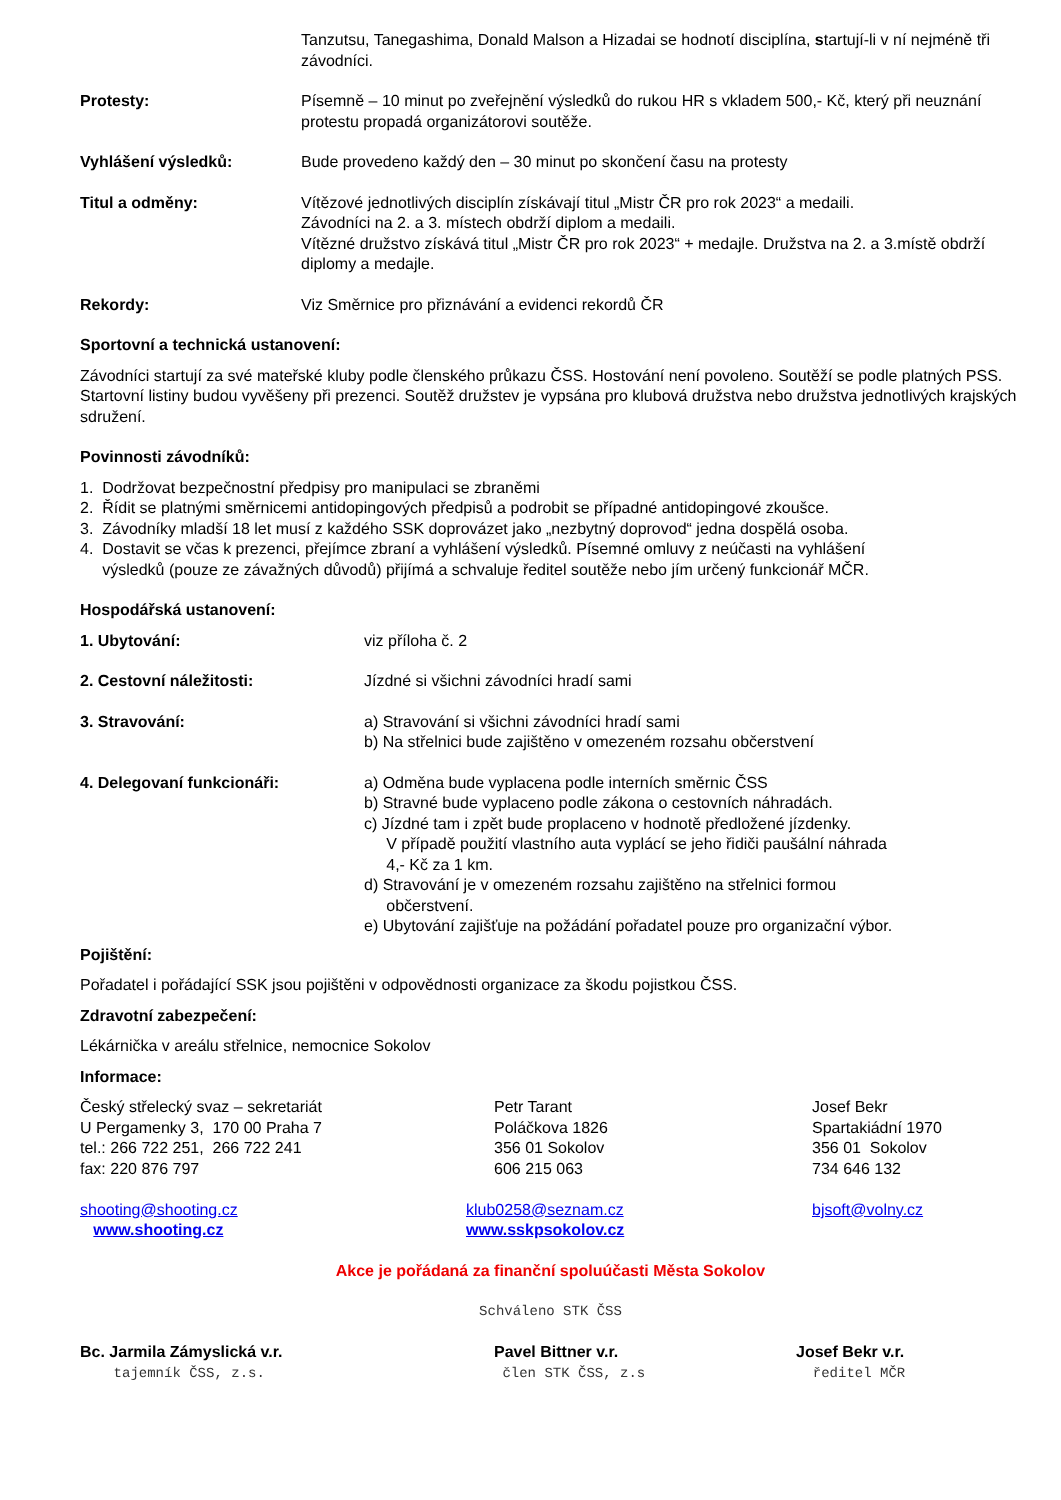Tanzutsu, Tanegashima, Donald Malson a Hizadai se hodnotí disciplína, startují-li v ní nejméně tři závodníci.
Protesty: Písemně – 10 minut po zveřejnění výsledků do rukou HR s vkladem 500,- Kč, který při neuznání protestu propadá organizátorovi soutěže.
Vyhlášení výsledků: Bude provedeno každý den – 30 minut po skončení času na protesty
Titul a odměny: Vítězové jednotlivých disciplín získávají titul „Mistr ČR pro rok 2023“ a medaili.
Závodníci na 2. a 3. místech obdrží diplom a medaili.
Vítězné družstvo získává titul „Mistr ČR pro rok 2023“ + medajle. Družstva na 2. a 3.místě obdrží diplomy a medajle.
Rekordy: Viz Směrnice pro přiznávání a evidenci rekordů ČR
Sportovní a technická ustanovení:
Závodníci startují za své mateřské kluby podle členského průkazu ČSS. Hostování není povoleno. Soutěží se podle platných PSS. Startovní listiny budou vyvěšeny při prezenci. Soutěž družstev je vypsána pro klubová družstva nebo družstva jednotlivých krajských sdružení.
Povinnosti závodníků:
1. Dodržovat bezpečnostní předpisy pro manipulaci se zbraněmi
2. Řídit se platnými směrnicemi antidopingových předpisů a podrobit se případné antidopingové zkoušce.
3. Závodníky mladší 18 let musí z každého SSK doprovázet jako „nezbytný doprovod“ jedna dospělá osoba.
4. Dostavit se včas k prezenci, přejímce zbraní a vyhlášení výsledků. Písemné omluvy z neúčasti na vyhlášení
výsledků (pouze ze závažných důvodů) přijímá a schvaluje ředitel soutěže nebo jím určený funkcionář MČR.
Hospodářská ustanovení:
1. Ubytování: viz příloha č. 2
2. Cestovní náležitosti: Jízdné si všichni závodníci hradí sami
3. Stravování: a) Stravování si všichni závodníci hradí sami
b) Na střelnici bude zajištěno v omezeném rozsahu občerstvení
4. Delegovaní funkcionáři: a) Odměna bude vyplacena podle interních směrnic ČSS
b) Stravné bude vyplaceno podle zákona o cestovních náhradách.
c) Jízdné tam i zpět bude proplaceno v hodnotě předložené jízdenky.
V případě použití vlastního auta vyplácí se jeho řidiči paušální náhrada
4,- Kč za 1 km.
d) Stravování je v omezeném rozsahu zajištěno na střelnici formou
občerstvení.
e) Ubytování zajišťuje na požádání pořadatel pouze pro organizační výbor.
Pojištění:
Pořadatel i pořádající SSK jsou pojištěni v odpovědnosti organizace za škodu pojistkou ČSS.
Zdravotní zabezpečení:
Lékárnička v areálu střelnice, nemocnice Sokolov
Informace:
Český střelecký svaz – sekretariát
U Pergamenky 3, 170 00 Praha 7
tel.: 266 722 251, 266 722 241
fax: 220 876 797
shooting@shooting.cz
www.shooting.cz
Petr Tarant
Poláčkova 1826
356 01 Sokolov
606 215 063
klub0258@seznam.cz
www.sskpsokolov.cz
Josef Bekr
Spartakiádní 1970
356 01 Sokolov
734 646 132
bjsoft@volny.cz
Akce je pořádaná za finanční spoluúčasti Města Sokolov
Schváleno STK ČSS
Bc. Jarmila Zámyslická v.r.
tajemník ČSS, z.s.
Pavel Bittner v.r.
člen STK ČSS, z.s
Josef Bekr v.r.
ředitel MČR